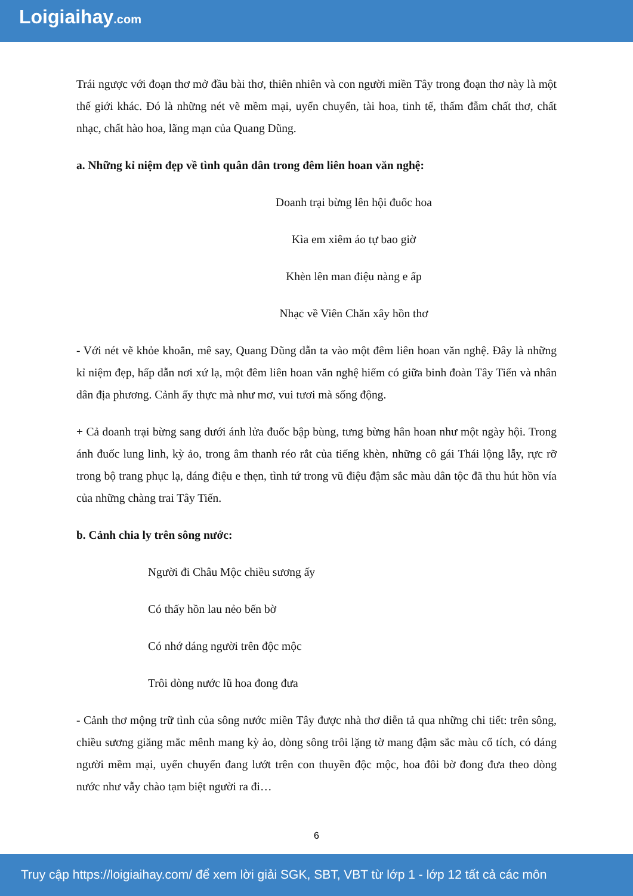Loigiaihay.com
Trái ngược với đoạn thơ mở đầu bài thơ, thiên nhiên và con người miền Tây trong đoạn thơ này là một thế giới khác. Đó là những nét vẽ mềm mại, uyển chuyển, tài hoa, tinh tế, thấm đẫm chất thơ, chất nhạc, chất hào hoa, lãng mạn của Quang Dũng.
a. Những kỉ niệm đẹp về tình quân dân trong đêm liên hoan văn nghệ:
Doanh trại bừng lên hội đuốc hoa
Kìa em xiêm áo tự bao giờ
Khèn lên man điệu nàng e ấp
Nhạc về Viên Chăn xây hồn thơ
- Với nét vẽ khỏe khoắn, mê say, Quang Dũng dẫn ta vào một đêm liên hoan văn nghệ. Đây là những kỉ niệm đẹp, hấp dẫn nơi xứ lạ, một đêm liên hoan văn nghệ hiếm có giữa binh đoàn Tây Tiến và nhân dân địa phương. Cảnh ấy thực mà như mơ, vui tươi mà sống động.
+ Cả doanh trại bừng sang dưới ánh lửa đuốc bập bùng, tưng bừng hân hoan như một ngày hội. Trong ánh đuốc lung linh, kỳ ảo, trong âm thanh réo rắt của tiếng khèn, những cô gái Thái lộng lẫy, rực rỡ trong bộ trang phục lạ, dáng điệu e thẹn, tình tứ trong vũ điệu đậm sắc màu dân tộc đã thu hút hồn vía của những chàng trai Tây Tiến.
b. Cảnh chia ly trên sông nước:
Người đi Châu Mộc chiều sương ấy
Có thấy hồn lau nẻo bến bờ
Có nhớ dáng người trên độc mộc
Trôi dòng nước lũ hoa đong đưa
- Cảnh thơ mộng trữ tình của sông nước miền Tây được nhà thơ diễn tả qua những chi tiết: trên sông, chiều sương giăng mắc mênh mang kỳ ảo, dòng sông trôi lặng tờ mang đậm sắc màu cổ tích, có dáng người mềm mại, uyển chuyển đang lướt trên con thuyền độc mộc, hoa đôi bờ đong đưa theo dòng nước như vẫy chào tạm biệt người ra đi…
6
Truy cập https://loigiaihay.com/ để xem lời giải SGK, SBT, VBT từ lớp 1 - lớp 12 tất cả các môn